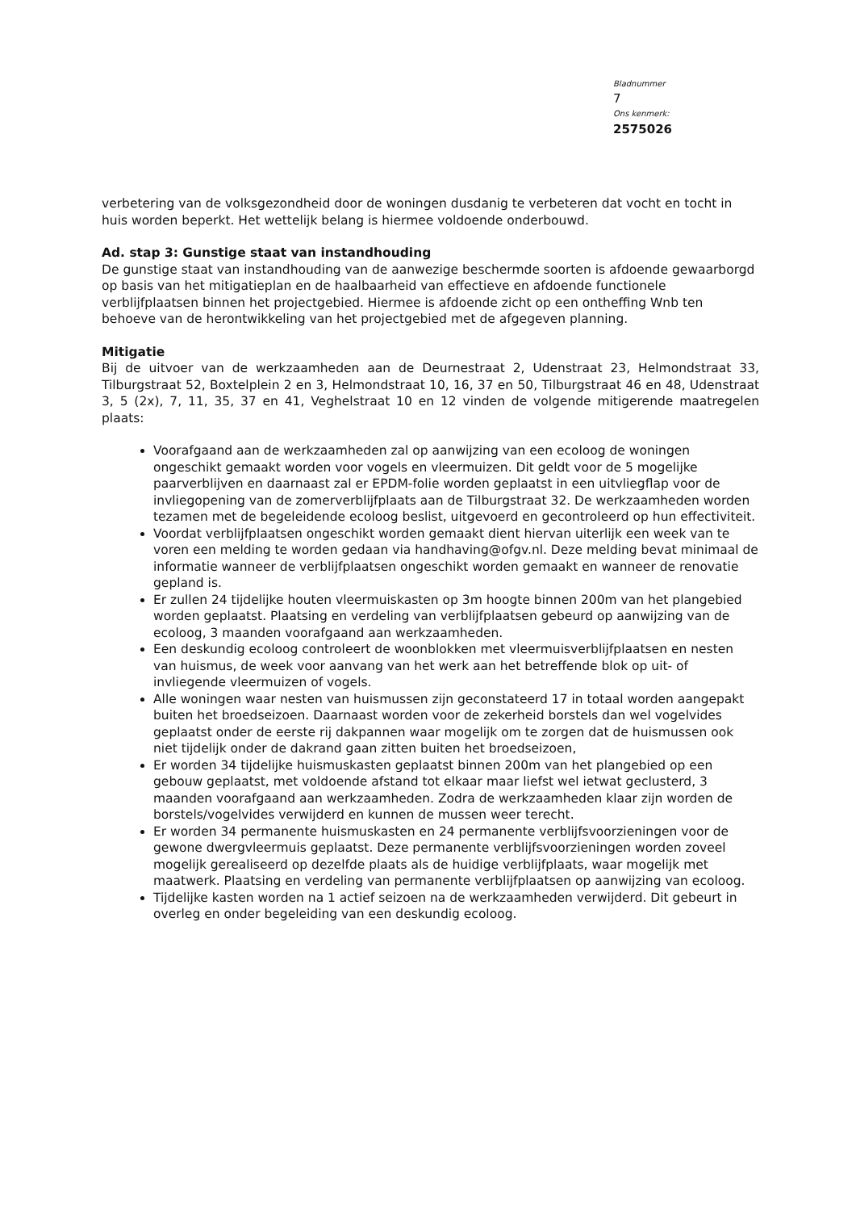Bladnummer
7
Ons kenmerk:
2575026
verbetering van de volksgezondheid door de woningen dusdanig te verbeteren dat vocht en tocht in huis worden beperkt. Het wettelijk belang is hiermee voldoende onderbouwd.
Ad. stap 3: Gunstige staat van instandhouding
De gunstige staat van instandhouding van de aanwezige beschermde soorten is afdoende gewaarborgd op basis van het mitigatieplan en de haalbaarheid van effectieve en afdoende functionele verblijfplaatsen binnen het projectgebied. Hiermee is afdoende zicht op een ontheffing Wnb ten behoeve van de herontwikkeling van het projectgebied met de afgegeven planning.
Mitigatie
Bij de uitvoer van de werkzaamheden aan de Deurnestraat 2, Udenstraat 23, Helmondstraat 33, Tilburgstraat 52, Boxtelplein 2 en 3, Helmondstraat 10, 16, 37 en 50, Tilburgstraat 46 en 48, Udenstraat 3, 5 (2x), 7, 11, 35, 37 en 41, Veghelstraat 10 en 12 vinden de volgende mitigerende maatregelen plaats:
Voorafgaand aan de werkzaamheden zal op aanwijzing van een ecoloog de woningen ongeschikt gemaakt worden voor vogels en vleermuizen. Dit geldt voor de 5 mogelijke paarverblijven en daarnaast zal er EPDM-folie worden geplaatst in een uitvliegflap voor de invliegopening van de zomerverblijfplaats aan de Tilburgstraat 32. De werkzaamheden worden tezamen met de begeleidende ecoloog beslist, uitgevoerd en gecontroleerd op hun effectiviteit.
Voordat verblijfplaatsen ongeschikt worden gemaakt dient hiervan uiterlijk een week van te voren een melding te worden gedaan via handhaving@ofgv.nl. Deze melding bevat minimaal de informatie wanneer de verblijfplaatsen ongeschikt worden gemaakt en wanneer de renovatie gepland is.
Er zullen 24 tijdelijke houten vleermuiskasten op 3m hoogte binnen 200m van het plangebied worden geplaatst. Plaatsing en verdeling van verblijfplaatsen gebeurd op aanwijzing van de ecoloog, 3 maanden voorafgaand aan werkzaamheden.
Een deskundig ecoloog controleert de woonblokken met vleermuisverblijfplaatsen en nesten van huismus, de week voor aanvang van het werk aan het betreffende blok op uit- of invliegende vleermuizen of vogels.
Alle woningen waar nesten van huismussen zijn geconstateerd 17 in totaal worden aangepakt buiten het broedseizoen. Daarnaast worden voor de zekerheid borstels dan wel vogelvides geplaatst onder de eerste rij dakpannen waar mogelijk om te zorgen dat de huismussen ook niet tijdelijk onder de dakrand gaan zitten buiten het broedseizoen,
Er worden 34 tijdelijke huismuskasten geplaatst binnen 200m van het plangebied op een gebouw geplaatst, met voldoende afstand tot elkaar maar liefst wel ietwat geclusterd, 3 maanden voorafgaand aan werkzaamheden. Zodra de werkzaamheden klaar zijn worden de borstels/vogelvides verwijderd en kunnen de mussen weer terecht.
Er worden 34 permanente huismuskasten en 24 permanente verblijfsvoorzieningen voor de gewone dwergvleermuis geplaatst. Deze permanente verblijfsvoorzieningen worden zoveel mogelijk gerealiseerd op dezelfde plaats als de huidige verblijfplaats, waar mogelijk met maatwerk. Plaatsing en verdeling van permanente verblijfplaatsen op aanwijzing van ecoloog.
Tijdelijke kasten worden na 1 actief seizoen na de werkzaamheden verwijderd. Dit gebeurt in overleg en onder begeleiding van een deskundig ecoloog.